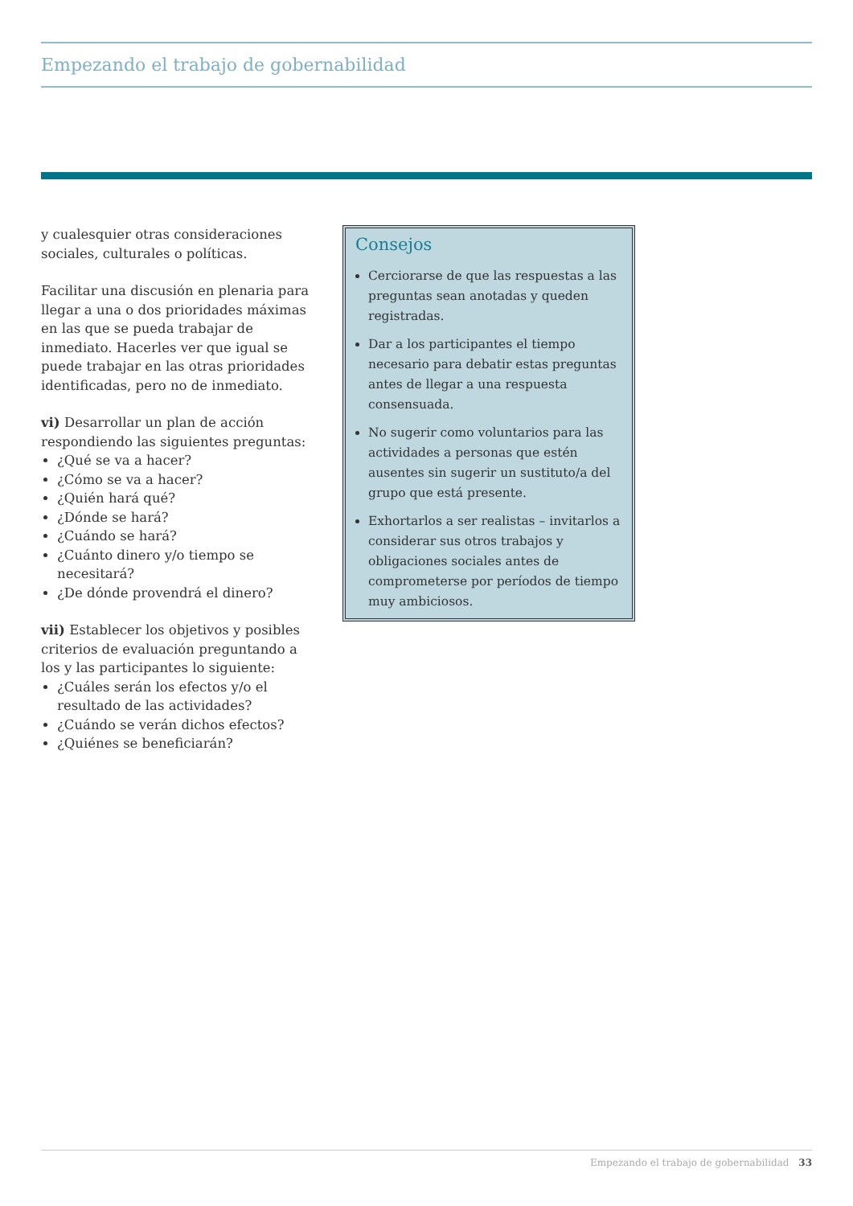Empezando el trabajo de gobernabilidad
y cualesquier otras consideraciones sociales, culturales o políticas.
Facilitar una discusión en plenaria para llegar a una o dos prioridades máximas en las que se pueda trabajar de inmediato. Hacerles ver que igual se puede trabajar en las otras prioridades identificadas, pero no de inmediato.
vi) Desarrollar un plan de acción respondiendo las siguientes preguntas:
¿Qué se va a hacer?
¿Cómo se va a hacer?
¿Quién hará qué?
¿Dónde se hará?
¿Cuándo se hará?
¿Cuánto dinero y/o tiempo se necesitará?
¿De dónde provendrá el dinero?
vii) Establecer los objetivos y posibles criterios de evaluación preguntando a los y las participantes lo siguiente:
¿Cuáles serán los efectos y/o el resultado de las actividades?
¿Cuándo se verán dichos efectos?
¿Quiénes se beneficiarán?
Consejos
Cerciorarse de que las respuestas a las preguntas sean anotadas y queden registradas.
Dar a los participantes el tiempo necesario para debatir estas preguntas antes de llegar a una respuesta consensuada.
No sugerir como voluntarios para las actividades a personas que estén ausentes sin sugerir un sustituto/a del grupo que está presente.
Exhortarlos a ser realistas – invitarlos a considerar sus otros trabajos y obligaciones sociales antes de comprometerse por períodos de tiempo muy ambiciosos.
Empezando el trabajo de gobernabilidad 33